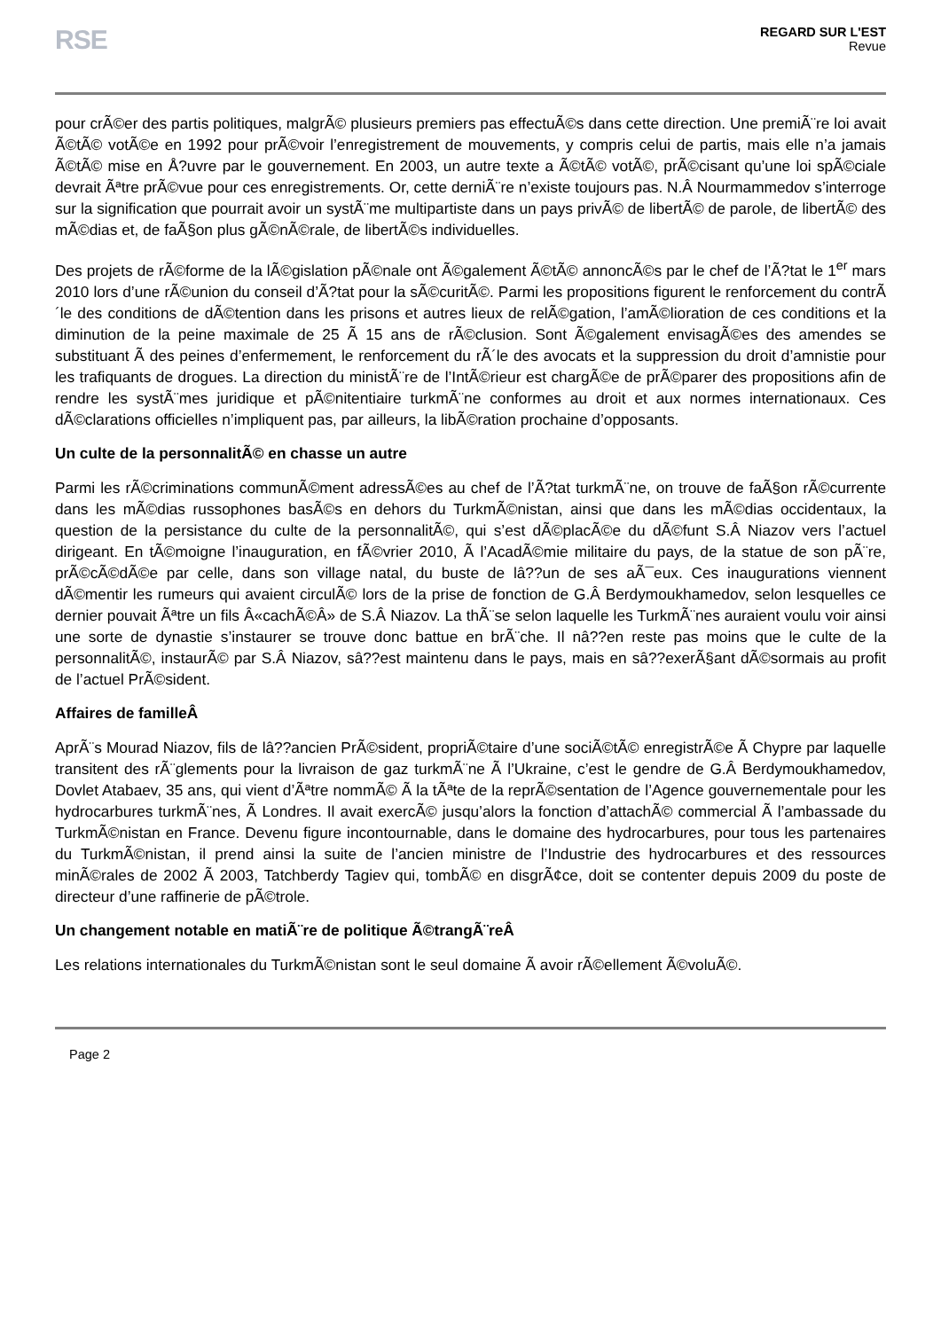RSE
REGARD SUR L'EST
Revue
pour crÃ©er des partis politiques, malgrÃ© plusieurs premiers pas effectuÃ©s dans cette direction. Une premiÃ¨re loi avait Ã©tÃ© votÃ©e en 1992 pour prÃ©voir l’enregistrement de mouvements, y compris celui de partis, mais elle n’a jamais Ã©tÃ© mise en Å?uvre par le gouvernement. En 2003, un autre texte a Ã©tÃ© votÃ©, prÃ©cisant qu’une loi spÃ©ciale devrait Ãªtre prÃ©vue pour ces enregistrements. Or, cette derniÃ¨re n’existe toujours pas. N.Â Nourmammedov s’interroge sur la signification que pourrait avoir un systÃ¨me multipartiste dans un pays privÃ© de libertÃ© de parole, de libertÃ© des mÃ©dias et, de faÃ§on plus gÃ©nÃ©rale, de libertÃ©s individuelles.
Des projets de rÃ©forme de la lÃ©gislation pÃ©nale ont Ã©galement Ã©tÃ© annoncÃ©s par le chef de l’Ã?tat le 1<sup>er</sup> mars 2010 lors d’une rÃ©union du conseil d’Ã?tat pour la sÃ©curitÃ©. Parmi les propositions figurent le renforcement du contrÃ´le des conditions de dÃ©tention dans les prisons et autres lieux de relÃ©gation, l’amÃ©lioration de ces conditions et la diminution de la peine maximale de 25 Ã 15 ans de rÃ©clusion. Sont Ã©galement envisagÃ©es des amendes se substituant Ã des peines d’enfermement, le renforcement du rÃ´le des avocats et la suppression du droit d’amnistie pour les trafiquants de drogues. La direction du ministÃ¨re de l’IntÃ©rieur est chargÃ©e de prÃ©parer des propositions afin de rendre les systÃ¨mes juridique et pÃ©nitentiaire turkmÃ¨ne conformes au droit et aux normes internationaux. Ces dÃ©clarations officielles n’impliquent pas, par ailleurs, la libÃ©ration prochaine d’opposants.
Un culte de la personnalitÃ© en chasse un autre
Parmi les rÃ©criminations communÃ©ment adressÃ©es au chef de l’Ã?tat turkmÃ¨ne, on trouve de faÃ§on rÃ©currente dans les mÃ©dias russophones basÃ©s en dehors du TurkmÃ©nistan, ainsi que dans les mÃ©dias occidentaux, la question de la persistance du culte de la personnalitÃ©, qui s’est dÃ©placÃ©e du dÃ©funt S.Â Niazov vers l’actuel dirigeant. En tÃ©moigne l’inauguration, en fÃ©vrier 2010, Ã l’AcadÃ©mie militaire du pays, de la statue de son pÃ¨re, prÃ©cÃ©dÃ©e par celle, dans son village natal, du buste de lâ??un de ses aÃ¯eux. Ces inaugurations viennent dÃ©mentir les rumeurs qui avaient circulÃ© lors de la prise de fonction de G.Â Berdymoukhamedov, selon lesquelles ce dernier pouvait Ãªtre un fils Â«cachÃ©Â» de S.Â Niazov. La thÃ¨se selon laquelle les TurkmÃ¨nes auraient voulu voir ainsi une sorte de dynastie s’instaurer se trouve donc battue en brÃ¨che. Il nâ??en reste pas moins que le culte de la personnalitÃ©, instaurÃ© par S.Â Niazov, sâ??est maintenu dans le pays, mais en sâ??exerÃ§ant dÃ©sormais au profit de l’actuel PrÃ©sident.
Affaires de familleÂ
AprÃ¨s Mourad Niazov, fils de lâ??ancien PrÃ©sident, propriÃ©taire d’une sociÃ©tÃ© enregistrÃ©e Ã Chypre par laquelle transitent des rÃ¨glements pour la livraison de gaz turkmÃ¨ne Ã l’Ukraine, c’est le gendre de G.Â Berdymoukhamedov, Dovlet Atabaev, 35 ans, qui vient d’Ãªtre nommÃ© Ã la tÃªte de la reprÃ©sentation de l’Agence gouvernementale pour les hydrocarbures turkmÃ¨nes, Ã Londres. Il avait exercÃ© jusqu’alors la fonction d’attachÃ© commercial Ã l’ambassade du TurkmÃ©nistan en France. Devenu figure incontournable, dans le domaine des hydrocarbures, pour tous les partenaires du TurkmÃ©nistan, il prend ainsi la suite de l’ancien ministre de l’Industrie des hydrocarbures et des ressources minÃ©rales de 2002 Ã 2003, Tatchberdy Tagiev qui, tombÃ© en disgrÃ¢ce, doit se contenter depuis 2009 du poste de directeur d’une raffinerie de pÃ©trole.
Un changement notable en matiÃ¨re de politique Ã©trangÃ¨reÂ
Les relations internationales du TurkmÃ©nistan sont le seul domaine Ã avoir rÃ©ellement Ã©voluÃ©.
Page 2